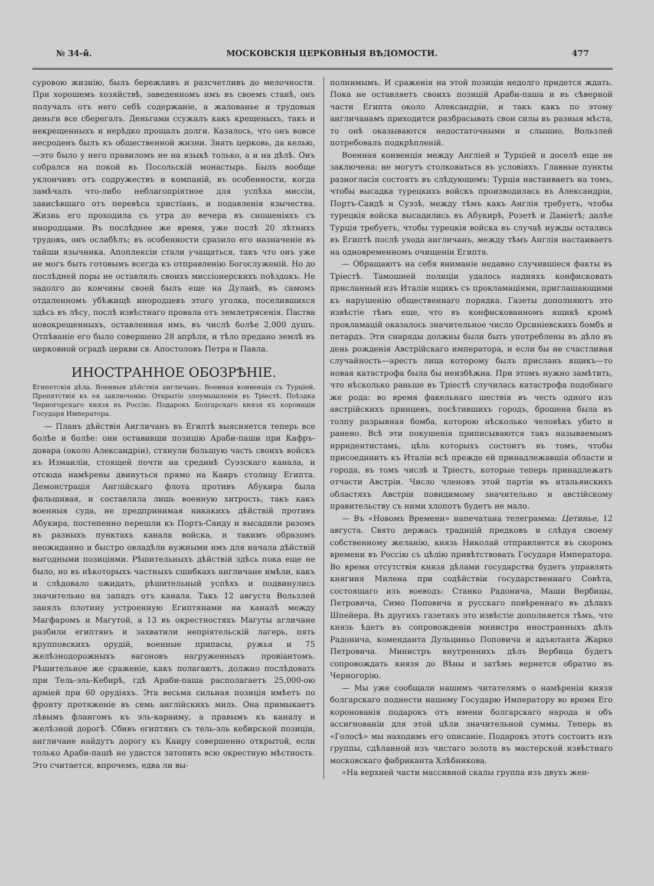№ 34-й. МОСКОВСКIЯ ЦЕРКОВНЫЯ ВѢДОМОСТИ. 477
суровою жизнію, былъ бережливъ и разсчетливъ до мелочности. При хорошемъ хозяйствѣ, заведенномъ имъ въ своемъ станѣ, онъ получалъ отъ него себѣ содержаніе, а жалованье и трудовыя деньги все сберегалъ. Деньгами ссужалъ какъ крещеныхъ, такъ и некрещенныхъ и нерѣдко прощалъ долги. Казалось, что онъ вовсе несроденъ былъ къ общественной жизни. Знать церковь, да келью,—это было у него правиломъ не на языкѣ только, а и на дѣлѣ. Онъ собрался на покой въ Посольскій монастырь. Былъ вообще уклончивъ отъ содружествъ и компаній, въ особенности, когда замѣчалъ что-либо неблагопріятное для успѣха миссіи, зависѣвшаго отъ перевѣса христіанъ, и подавленія язычества. Жизнь его проходила съ утра до вечера въ сношеніяхъ съ инородцами. Въ послѣднее же время, уже послѣ 20 лѣтнихъ трудовъ, онъ ослабѣлъ; въ особенности сразило его назначеніе въ тайши язычника. Апоплексіи стали учащаться, такъ что онъ уже не могъ быть готовымъ всегда къ отправленію Богослуженій. Но до послѣдней поры не оставлялъ своихъ миссіонерскихъ поѣздокъ. Не задолго до кончины своей былъ еще на Дуланѣ, въ самомъ отдаленномъ убѣжищѣ инородцевъ этого уголка, поселившихся здѣсь въ лѣсу, послѣ извѣстнаго провала отъ землетрясенія. Паства новокрещенныхъ, оставленная имъ, въ числѣ болѣе 2,000 душъ. Отпѣваніе его было совершено 28 апрѣля, и тѣло предано землѣ въ церковной оградѣ церкви св. Апостоловъ Петра и Павла.
ИНОСТРАННОЕ ОБОЗРѢНІЕ.
Египетскія дѣла. Военныя дѣйствія англичанъ. Военная конвенція съ Турціей. Препятствія къ ея заключенію. Открытіе злоумышленія въ Тріестѣ. Поѣздка Черногорскаго князя въ Россію. Подарокъ Болгарскаго князя къ коронаціи Государя Императора.
— Планъ дѣйствія Англичанъ въ Египтѣ выясняется теперь все болѣе и болѣе: они оставивши позицію Араби-паши при Кафръ-довара (около Александріи), стянули большую часть своихъ войскъ къ Измаиліи, стоящей почти на срединѣ Суэзскаго канала, и отсюда намѣрены двинуться прямо на Каиръ столицу Египта. Демонстрація Англійскаго флота противъ Абукира была фальшивая, и составляла лишь военную хитрость, такъ какъ военныя суда, не предпринимая никакихъ дѣйствій противъ Абукира, постепенно перешли къ Портъ-Саиду и высадили разомъ въ разныхъ пунктахъ канала войска, и такимъ образомъ неожиданно и быстро овладѣли нужными имъ для начала дѣйствій выгодными позиціями. Рѣшительныхъ дѣйствій здѣсь пока еще не было, но въ нѣкоторыхъ частныхъ сшибкахъ англичане имѣли, какъ и слѣдовало ожидать, рѣшительный успѣхъ и подвинулись значительно на западъ отъ канала. Такъ 12 августа Вользлей занялъ плотину устроенную Египтянами на каналѣ между Магфаромъ и Магутой, а 13 въ окрестностяхъ Магуты агличане разбили египтянъ и захватили непріятельскій лагерь, пять крупповскихъ орудій, военные припасы, ружья и 75 желѣзнодорожныхъ вагоновъ нагруженныхъ провіантомъ. Рѣшительное же сраженіе, какъ полагаютъ, должно послѣдовать при Тель-эль-Кебирѣ, гдѣ Араби-паша располагаетъ 25,000-ою арміей при 60 орудіяхъ. Эта весьма сильная позиція имѣетъ по фронту протяженіе въ семь англійскихъ миль. Она примыкаетъ лѣвымъ флангомъ къ эль-караиму, а правымъ къ каналу и желѣзной дорогѣ. Сбивъ египтянъ съ тель-эль кебирской позиціи, англичане найдутъ дорогу къ Каиру совершенно открытой, если только Араби-пашѣ не удастся затопить всю окрестную мѣстность. Это считается, впрочемъ, едва ли вы-
полнимымъ. И сраженія на этой позиціи недолго придется ждать. Пока не оставляетъ своихъ позицій Араби-паша и въ сѣверной части Египта около Александріи, и такъ какъ по этому англичанамъ приходится разбрасывать свои силы въ разныя мѣста, то онѣ оказываются недостаточными и слышно, Вользлей потребовалъ подкрѣпленій.
Военная конвенція между Англіей и Турціей и доселѣ еще не заключена: не могутъ столковаться въ условіяхъ. Главные пункты разногласія состоятъ въ слѣдующемъ: Турція настаиваетъ на томъ, чтобы высадка турецкихъ войскъ производилась въ Александріи, Портъ-Саидѣ и Суэзѣ, между тѣмъ какъ Англія требуетъ, чтобы турецкія войска высадились въ Абукирѣ, Розетѣ и Даміетѣ; далѣе Турція требуетъ, чтобы турецкія войска въ случаѣ нужды остались въ Египтѣ послѣ ухода англичанъ, между тѣмъ Англія настаиваетъ на одновременномъ очищеніи Египта.
— Обращаютъ на себя вниманіе недавно случившіеся факты въ Тріестѣ. Тамошней полиціи удалось надняхъ конфисковать присланный изъ Италіи ящикъ съ прокламаціями, приглашающими къ нарушенію общественнаго порядка. Газеты дополняютъ это извѣстіе тѣмъ еще, что въ конфискованномъ ящикѣ кромѣ прокламацій оказалось значительное число Орсиніевскихъ бомбъ и петардъ. Эти снаряды должны были быть употреблены въ дѣло въ день рожденія Австрійскаго императора, и если бы не счастливая случайность—арестъ лица которому былъ присланъ ящикъ—то новая катастрофа была бы неизбѣжна. При этомъ нужно замѣтить, что нѣсколько раньше въ Тріестѣ случилась катастрофа подобнаго же рода: во время факельнаго шествія въ честь одного изъ австрійскихъ принцевъ, посѣтившихъ городъ, брошена была въ толпу разрывная бомба, которою нѣсколько человѣкъ убито и ранено. Всѣ эти покушенія приписываются такъ называемымъ ирридентистамъ, цѣль которыхъ состоитъ въ томъ, чтобы присоединить къ Италіи всѣ прежде ей принадлежавшія области и города, въ томъ числѣ и Тріестъ, которые теперь принадлежатъ отчасти Австріи. Число членовъ этой партіи въ итальянскихъ областяхъ Австріи повидимому значительно и австійскому правительству съ ними хлопотъ будетъ не мало.
— Въ «Новомъ Времени» напечатана телеграмма: Цетинье, 12 августа. Свято держась традицій предковъ и слѣдуя своему собственному желанію, князь Николай отправляется въ скоромъ времени въ Россію съ цѣлію привѣтствовать Государя Императора. Во время отсутствія князя дѣлами государства будетъ управлять княгиня Милена при содѣйствіи государственнаго Совѣта, состоящаго изъ воеводъ: Станко Радонича, Маши Вербицы, Петровича, Симо Поповича и русскаго повѣреннаго въ дѣлахъ Шпейера. Въ другихъ газетахъ это извѣстіе дополняется тѣмъ, что князь ѣдетъ въ сопровожденіи министра иностранныхъ дѣлъ Радонича, коменданта Дульциньо Поповича и адъютанта Жарко Петровича. Министръ внутреннихъ дѣлъ Вербица будетъ сопровождать князя до Вѣны и затѣмъ вернется обратно въ Черногорію.
— Мы уже сообщали нашимъ читателямъ о намѣреніи князя болгарскаго поднести нашему Государю Императору во время Его коронованія подарокъ отъ имени болгарскаго народа и объ ассигнованіи для этой цѣли значительной суммы. Теперь въ «Голосѣ» мы находимъ его описаніе. Подарокъ этотъ состоитъ изъ группы, сдѣланной изъ чистаго золота въ мастерской извѣстнаго московскаго фабриканта Хлѣбникова.
«На верхней части массивной скалы группа изъ двухъ жен-